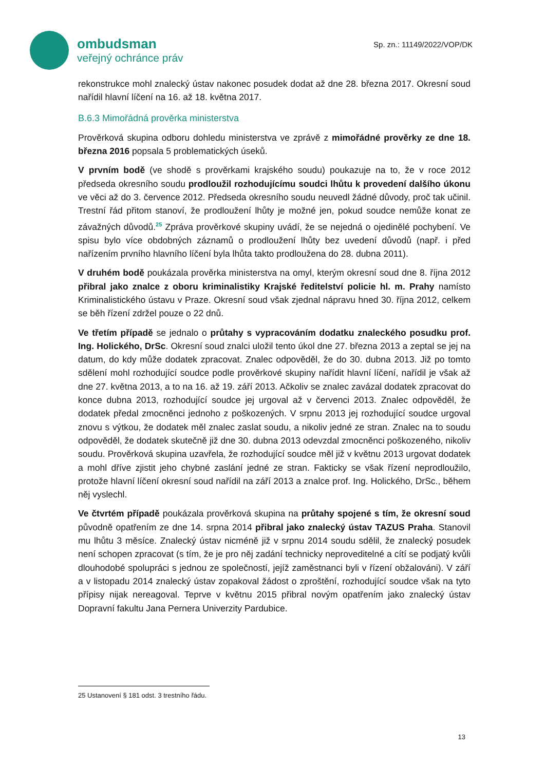ombudsman
veřejný ochránce práv
Sp. zn.: 11149/2022/VOP/DK
rekonstrukce mohl znalecký ústav nakonec posudek dodat až dne 28. března 2017. Okresní soud nařídil hlavní líčení na 16. až 18. května 2017.
B.6.3 Mimořádná prověrka ministerstva
Prověrková skupina odboru dohledu ministerstva ve zprávě z mimořádné prověrky ze dne 18. března 2016 popsala 5 problematických úseků.
V prvním bodě (ve shodě s prověrkami krajského soudu) poukazuje na to, že v roce 2012 předseda okresního soudu prodloužil rozhodujícímu soudci lhůtu k provedení dalšího úkonu ve věci až do 3. července 2012. Předseda okresního soudu neuvedl žádné důvody, proč tak učinil. Trestní řád přitom stanoví, že prodloužení lhůty je možné jen, pokud soudce nemůže konat ze závažných důvodů.<sup>25</sup> Zpráva prověrkové skupiny uvádí, že se nejedná o ojedinělé pochybení. Ve spisu bylo více obdobných záznamů o prodloužení lhůty bez uvedení důvodů (např. i před nařízením prvního hlavního líčení byla lhůta takto prodloužena do 28. dubna 2011).
V druhém bodě poukázala prověrka ministerstva na omyl, kterým okresní soud dne 8. října 2012 přibral jako znalce z oboru kriminalistiky Krajské ředitelství policie hl. m. Prahy namísto Kriminalistického ústavu v Praze. Okresní soud však zjednal nápravu hned 30. října 2012, celkem se běh řízení zdržel pouze o 22 dnů.
Ve třetím případě se jednalo o průtahy s vypracováním dodatku znaleckého posudku prof. Ing. Holického, DrSc. Okresní soud znalci uložil tento úkol dne 27. března 2013 a zeptal se jej na datum, do kdy může dodatek zpracovat. Znalec odpověděl, že do 30. dubna 2013. Již po tomto sdělení mohl rozhodující soudce podle prověrkové skupiny nařídit hlavní líčení, nařídil je však až dne 27. května 2013, a to na 16. až 19. září 2013. Ačkoliv se znalec zavázal dodatek zpracovat do konce dubna 2013, rozhodující soudce jej urgoval až v červenci 2013. Znalec odpověděl, že dodatek předal zmocněnci jednoho z poškozených. V srpnu 2013 jej rozhodující soudce urgoval znovu s výtkou, že dodatek měl znalec zaslat soudu, a nikoliv jedné ze stran. Znalec na to soudu odpověděl, že dodatek skutečně již dne 30. dubna 2013 odevzdal zmocněnci poškozeného, nikoliv soudu. Prověrková skupina uzavřela, že rozhodující soudce měl již v květnu 2013 urgovat dodatek a mohl dříve zjistit jeho chybné zaslání jedné ze stran. Fakticky se však řízení neprodloužilo, protože hlavní líčení okresní soud nařídil na září 2013 a znalce prof. Ing. Holického, DrSc., během něj vyslechl.
Ve čtvrtém případě poukázala prověrková skupina na průtahy spojené s tím, že okresní soud původně opatřením ze dne 14. srpna 2014 přibral jako znalecký ústav TAZUS Praha. Stanovil mu lhůtu 3 měsíce. Znalecký ústav nicméně již v srpnu 2014 soudu sdělil, že znalecký posudek není schopen zpracovat (s tím, že je pro něj zadání technicky neproveditelné a cítí se podjatý kvůli dlouhodobé spolupráci s jednou ze společností, jejíž zaměstnanci byli v řízení obžalováni). V září a v listopadu 2014 znalecký ústav zopakoval žádost o zproštění, rozhodující soudce však na tyto přípisy nijak nereagoval. Teprve v květnu 2015 přibral novým opatřením jako znalecký ústav Dopravní fakultu Jana Pernera Univerzity Pardubice.
25 Ustanovení § 181 odst. 3 trestního řádu.
13